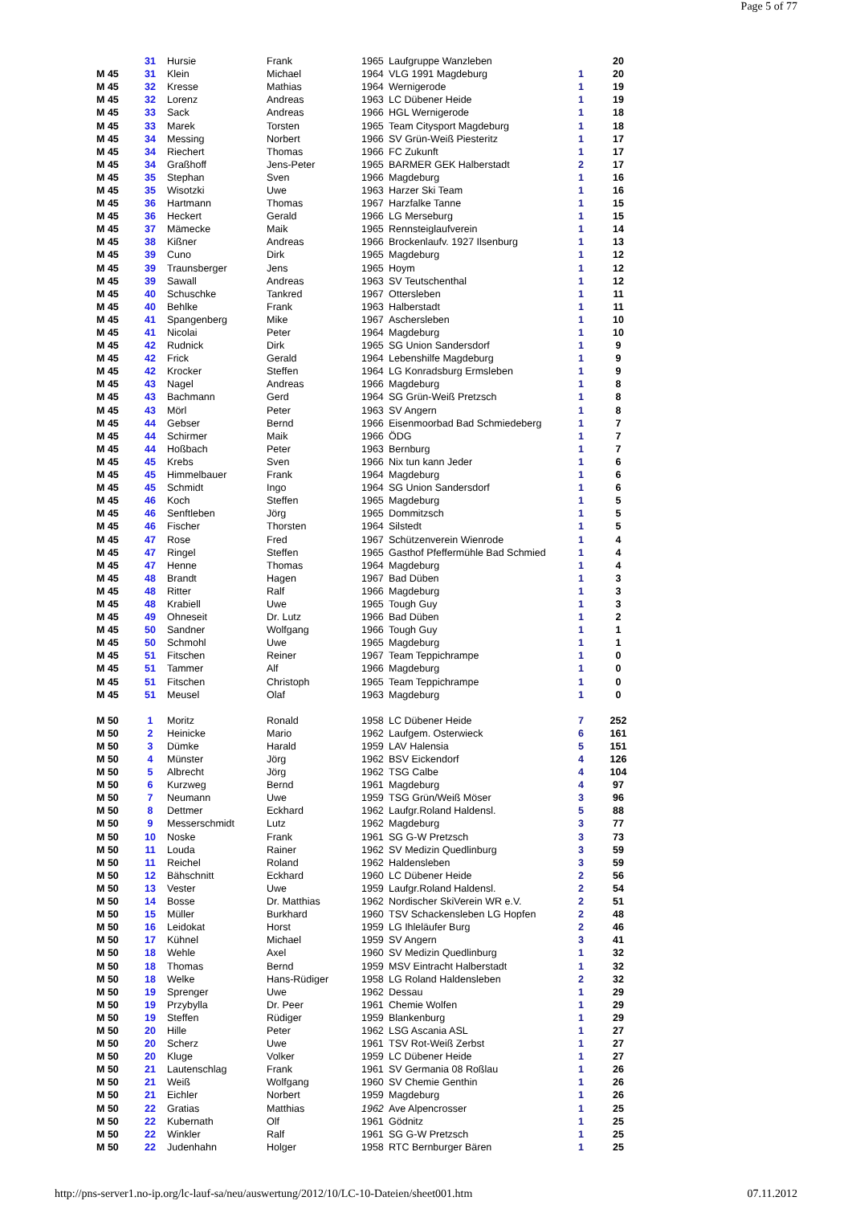Page 5 of 77
| | 31 | Hursie | Frank | 1965 | Laufgruppe Wanzleben | | 20 |
| M 45 | 31 | Klein | Michael | 1964 | VLG 1991 Magdeburg | 1 | 20 |
| M 45 | 32 | Kresse | Mathias | 1964 | Wernigerode | 1 | 19 |
| M 45 | 32 | Lorenz | Andreas | 1963 | LC Dübener Heide | 1 | 19 |
| M 45 | 33 | Sack | Andreas | 1966 | HGL Wernigerode | 1 | 18 |
| M 45 | 33 | Marek | Torsten | 1965 | Team Citysport Magdeburg | 1 | 18 |
| M 45 | 34 | Messing | Norbert | 1966 | SV Grün-Weiß Piesteritz | 1 | 17 |
| M 45 | 34 | Riechert | Thomas | 1966 | FC Zukunft | 1 | 17 |
| M 45 | 34 | Graßhoff | Jens-Peter | 1965 | BARMER GEK Halberstadt | 2 | 17 |
| M 45 | 35 | Stephan | Sven | 1966 | Magdeburg | 1 | 16 |
| M 45 | 35 | Wisotzki | Uwe | 1963 | Harzer Ski Team | 1 | 16 |
| M 45 | 36 | Hartmann | Thomas | 1967 | Harzfalke Tanne | 1 | 15 |
| M 45 | 36 | Heckert | Gerald | 1966 | LG Merseburg | 1 | 15 |
| M 45 | 37 | Mämecke | Maik | 1965 | Rennsteiglaufverein | 1 | 14 |
| M 45 | 38 | Kißner | Andreas | 1966 | Brockenlaufv. 1927 Ilsenburg | 1 | 13 |
| M 45 | 39 | Cuno | Dirk | 1965 | Magdeburg | 1 | 12 |
| M 45 | 39 | Traunsberger | Jens | 1965 | Hoym | 1 | 12 |
| M 45 | 39 | Sawall | Andreas | 1963 | SV Teutschenthal | 1 | 12 |
| M 45 | 40 | Schuschke | Tankred | 1967 | Ottersleben | 1 | 11 |
| M 45 | 40 | Behlke | Frank | 1963 | Halberstadt | 1 | 11 |
| M 45 | 41 | Spangenberg | Mike | 1967 | Aschersleben | 1 | 10 |
| M 45 | 41 | Nicolai | Peter | 1964 | Magdeburg | 1 | 10 |
| M 45 | 42 | Rudnick | Dirk | 1965 | SG Union Sandersdorf | 1 | 9 |
| M 45 | 42 | Frick | Gerald | 1964 | Lebenshilfe Magdeburg | 1 | 9 |
| M 45 | 42 | Krocker | Steffen | 1964 | LG Konradsburg Ermsleben | 1 | 9 |
| M 45 | 43 | Nagel | Andreas | 1966 | Magdeburg | 1 | 8 |
| M 45 | 43 | Bachmann | Gerd | 1964 | SG Grün-Weiß Pretzsch | 1 | 8 |
| M 45 | 43 | Mörl | Peter | 1963 | SV Angern | 1 | 8 |
| M 45 | 44 | Gebser | Bernd | 1966 | Eisenmoorbad Bad Schmiedeberg | 1 | 7 |
| M 45 | 44 | Schirmer | Maik | 1966 | ÖDG | 1 | 7 |
| M 45 | 44 | Hoßbach | Peter | 1963 | Bernburg | 1 | 7 |
| M 45 | 45 | Krebs | Sven | 1966 | Nix tun kann Jeder | 1 | 6 |
| M 45 | 45 | Himmelbauer | Frank | 1964 | Magdeburg | 1 | 6 |
| M 45 | 45 | Schmidt | Ingo | 1964 | SG Union Sandersdorf | 1 | 6 |
| M 45 | 46 | Koch | Steffen | 1965 | Magdeburg | 1 | 5 |
| M 45 | 46 | Senftleben | Jörg | 1965 | Dommitzsch | 1 | 5 |
| M 45 | 46 | Fischer | Thorsten | 1964 | Silstedt | 1 | 5 |
| M 45 | 47 | Rose | Fred | 1967 | Schützenverein Wienrode | 1 | 4 |
| M 45 | 47 | Ringel | Steffen | 1965 | Gasthof Pfeffermühle Bad Schmied | 1 | 4 |
| M 45 | 47 | Henne | Thomas | 1964 | Magdeburg | 1 | 4 |
| M 45 | 48 | Brandt | Hagen | 1967 | Bad Düben | 1 | 3 |
| M 45 | 48 | Ritter | Ralf | 1966 | Magdeburg | 1 | 3 |
| M 45 | 48 | Krabiell | Uwe | 1965 | Tough Guy | 1 | 3 |
| M 45 | 49 | Ohneseit | Dr. Lutz | 1966 | Bad Düben | 1 | 2 |
| M 45 | 50 | Sandner | Wolfgang | 1966 | Tough Guy | 1 | 1 |
| M 45 | 50 | Schmohl | Uwe | 1965 | Magdeburg | 1 | 1 |
| M 45 | 51 | Fitschen | Reiner | 1967 | Team Teppichrampe | 1 | 0 |
| M 45 | 51 | Tammer | Alf | 1966 | Magdeburg | 1 | 0 |
| M 45 | 51 | Fitschen | Christoph | 1965 | Team Teppichrampe | 1 | 0 |
| M 45 | 51 | Meusel | Olaf | 1963 | Magdeburg | 1 | 0 |
| M 50 | 1 | Moritz | Ronald | 1958 | LC Dübener Heide | 7 | 252 |
| M 50 | 2 | Heinicke | Mario | 1962 | Laufgem. Osterwieck | 6 | 161 |
| M 50 | 3 | Dümke | Harald | 1959 | LAV Halensia | 5 | 151 |
| M 50 | 4 | Münster | Jörg | 1962 | BSV Eickendorf | 4 | 126 |
| M 50 | 5 | Albrecht | Jörg | 1962 | TSG Calbe | 4 | 104 |
| M 50 | 6 | Kurzweg | Bernd | 1961 | Magdeburg | 4 | 97 |
| M 50 | 7 | Neumann | Uwe | 1959 | TSG Grün/Weiß Möser | 3 | 96 |
| M 50 | 8 | Dettmer | Eckhard | 1962 | Laufgr.Roland Haldensl. | 5 | 88 |
| M 50 | 9 | Messerschmidt | Lutz | 1962 | Magdeburg | 3 | 77 |
| M 50 | 10 | Noske | Frank | 1961 | SG G-W Pretzsch | 3 | 73 |
| M 50 | 11 | Louda | Rainer | 1962 | SV Medizin Quedlinburg | 3 | 59 |
| M 50 | 11 | Reichel | Roland | 1962 | Haldensleben | 3 | 59 |
| M 50 | 12 | Bähschnitt | Eckhard | 1960 | LC Dübener Heide | 2 | 56 |
| M 50 | 13 | Vester | Uwe | 1959 | Laufgr.Roland Haldensl. | 2 | 54 |
| M 50 | 14 | Bosse | Dr. Matthias | 1962 | Nordischer SkiVerein WR e.V. | 2 | 51 |
| M 50 | 15 | Müller | Burkhard | 1960 | TSV Schackensleben LG Hopfen | 2 | 48 |
| M 50 | 16 | Leidokat | Horst | 1959 | LG Ihleläufer Burg | 2 | 46 |
| M 50 | 17 | Kühnel | Michael | 1959 | SV Angern | 3 | 41 |
| M 50 | 18 | Wehle | Axel | 1960 | SV Medizin Quedlinburg | 1 | 32 |
| M 50 | 18 | Thomas | Bernd | 1959 | MSV Eintracht Halberstadt | 1 | 32 |
| M 50 | 18 | Welke | Hans-Rüdiger | 1958 | LG Roland Haldensleben | 2 | 32 |
| M 50 | 19 | Sprenger | Uwe | 1962 | Dessau | 1 | 29 |
| M 50 | 19 | Przybylla | Dr. Peer | 1961 | Chemie Wolfen | 1 | 29 |
| M 50 | 19 | Steffen | Rüdiger | 1959 | Blankenburg | 1 | 29 |
| M 50 | 20 | Hille | Peter | 1962 | LSG Ascania ASL | 1 | 27 |
| M 50 | 20 | Scherz | Uwe | 1961 | TSV Rot-Weiß Zerbst | 1 | 27 |
| M 50 | 20 | Kluge | Volker | 1959 | LC Dübener Heide | 1 | 27 |
| M 50 | 21 | Lautenschlag | Frank | 1961 | SV Germania 08 Roßlau | 1 | 26 |
| M 50 | 21 | Weiß | Wolfgang | 1960 | SV Chemie Genthin | 1 | 26 |
| M 50 | 21 | Eichler | Norbert | 1959 | Magdeburg | 1 | 26 |
| M 50 | 22 | Gratias | Matthias | 1962 | Ave Alpencrosser | 1 | 25 |
| M 50 | 22 | Kubernath | Olf | 1961 | Gödnitz | 1 | 25 |
| M 50 | 22 | Winkler | Ralf | 1961 | SG G-W Pretzsch | 1 | 25 |
| M 50 | 22 | Judenhahn | Holger | 1958 | RTC Bernburger Bären | 1 | 25 |
http://pns-server1.no-ip.org/lc-lauf-sa/neu/auswertung/2012/10/LC-10-Dateien/sheet001.htm 07.11.2012